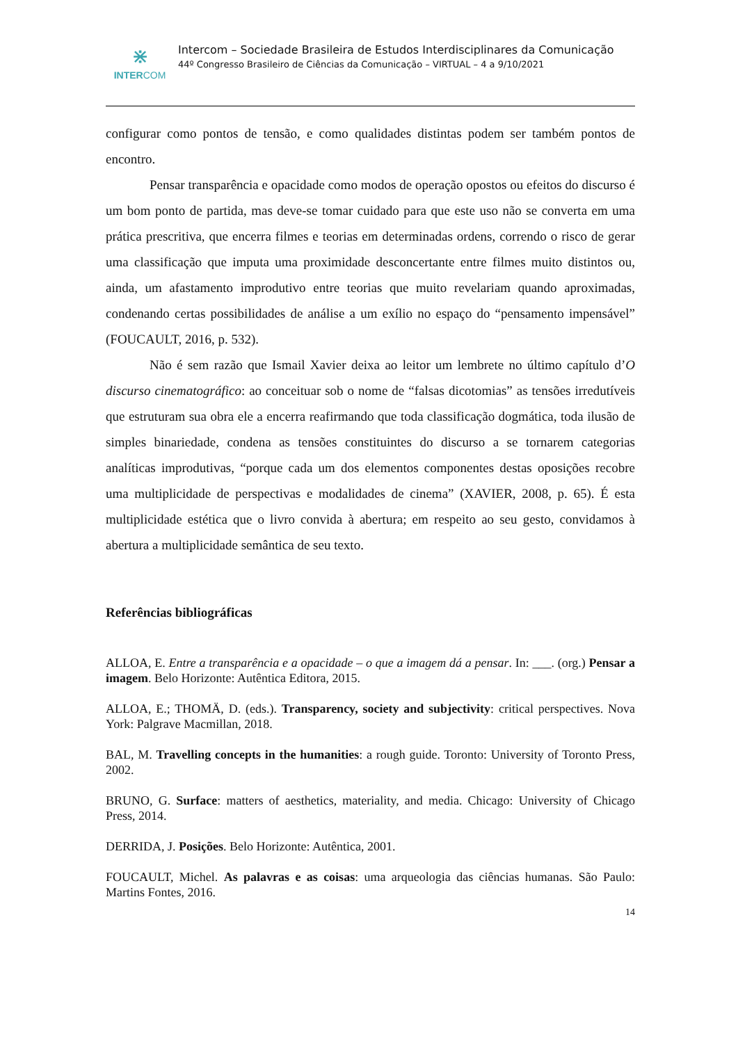⋇
INTERCOM
Intercom – Sociedade Brasileira de Estudos Interdisciplinares da Comunicação
44º Congresso Brasileiro de Ciências da Comunicação – VIRTUAL – 4 a 9/10/2021
configurar como pontos de tensão, e como qualidades distintas podem ser também pontos de encontro.
Pensar transparência e opacidade como modos de operação opostos ou efeitos do discurso é um bom ponto de partida, mas deve-se tomar cuidado para que este uso não se converta em uma prática prescritiva, que encerra filmes e teorias em determinadas ordens, correndo o risco de gerar uma classificação que imputa uma proximidade desconcertante entre filmes muito distintos ou, ainda, um afastamento improdutivo entre teorias que muito revelariam quando aproximadas, condenando certas possibilidades de análise a um exílio no espaço do “pensamento impensável” (FOUCAULT, 2016, p. 532).
Não é sem razão que Ismail Xavier deixa ao leitor um lembrete no último capítulo d’O discurso cinematográfico: ao conceituar sob o nome de “falsas dicotomias” as tensões irredutíveis que estruturam sua obra ele a encerra reafirmando que toda classificação dogmática, toda ilusão de simples binariedade, condena as tensões constituintes do discurso a se tornarem categorias analíticas improdutivas, “porque cada um dos elementos componentes destas oposições recobre uma multiplicidade de perspectivas e modalidades de cinema” (XAVIER, 2008, p. 65). É esta multiplicidade estética que o livro convida à abertura; em respeito ao seu gesto, convidamos à abertura a multiplicidade semântica de seu texto.
Referências bibliográficas
ALLOA, E. Entre a transparência e a opacidade – o que a imagem dá a pensar. In: ___. (org.) Pensar a imagem. Belo Horizonte: Autêntica Editora, 2015.
ALLOA, E.; THOMÄ, D. (eds.). Transparency, society and subjectivity: critical perspectives. Nova York: Palgrave Macmillan, 2018.
BAL, M. Travelling concepts in the humanities: a rough guide. Toronto: University of Toronto Press, 2002.
BRUNO, G. Surface: matters of aesthetics, materiality, and media. Chicago: University of Chicago Press, 2014.
DERRIDA, J. Posições. Belo Horizonte: Autêntica, 2001.
FOUCAULT, Michel. As palavras e as coisas: uma arqueologia das ciências humanas. São Paulo: Martins Fontes, 2016.
14